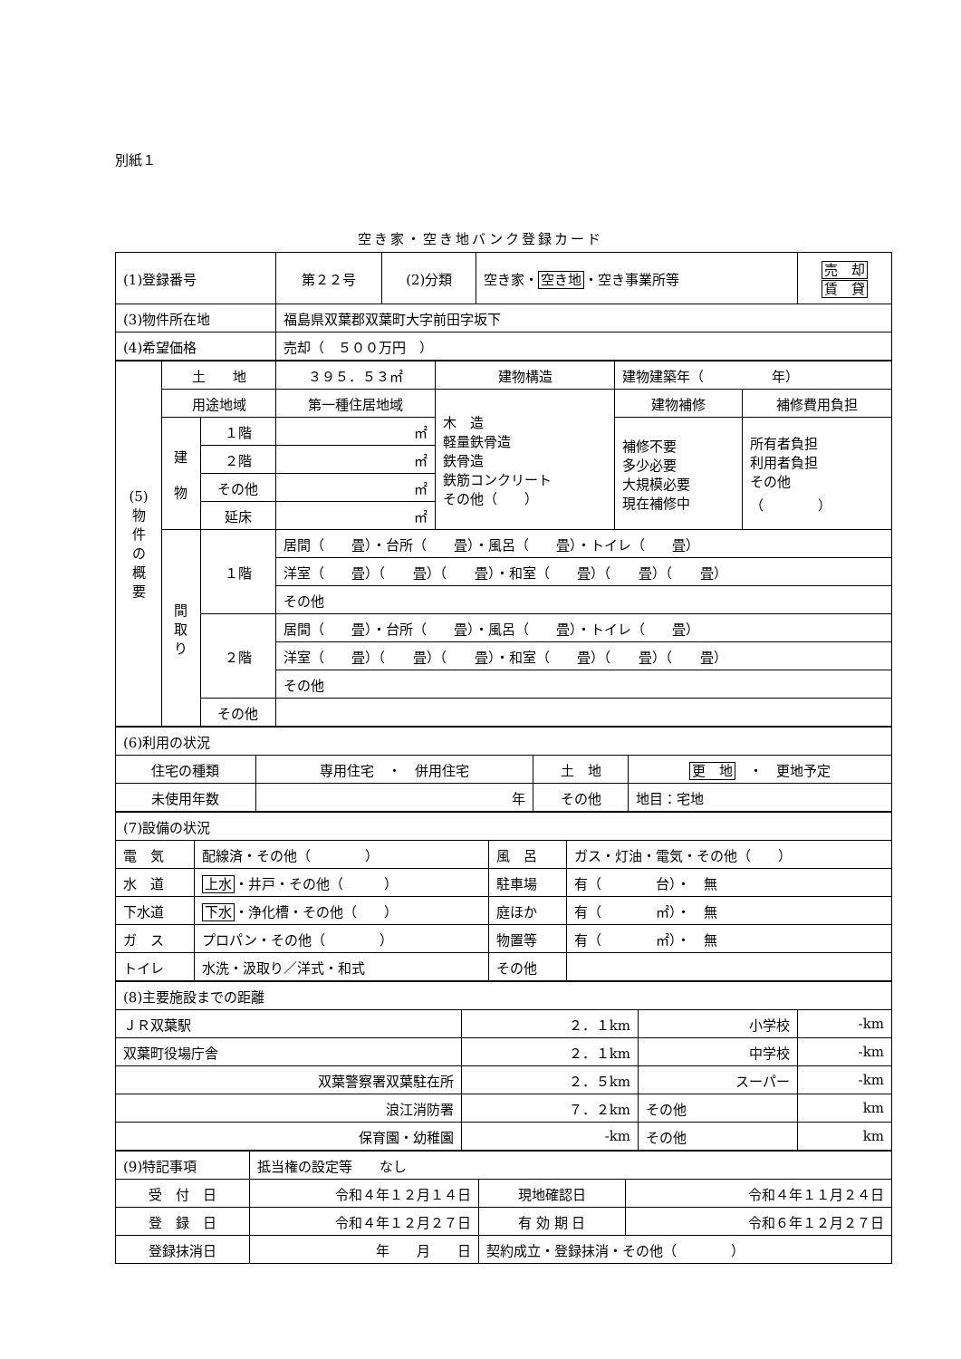別紙１
空き家・空き地バンク登録カード
| (1)登録番号 | 第２２号 | (2)分類 | 空き家・ 空き地 ・空き事業所等 | 売 却 賃 貸 |
| (3)物件所在地 | 福島県双葉郡双葉町大字前田字坂下 | | | |
| (4)希望価格 | 売却（ ５００万円 ） | | | |
| (5) 物 件 の 概 要 | 土 地 | | ３９５．５３㎡ | 建物構造 | 建物建築年（ 年） | |
| | 用途地域 | | 第一種住居地域 | 木 造 軽量鉄骨造 鉄骨造 鉄筋コンクリート その他（ ） | 建物補修 | 補修費用負担 |
| | 建 物 | １階 | ㎡ | | 補修不要 多少必要 大規模必要 現在補修中 | 所有者負担 利用者負担 その他 （ ） |
| | | ２階 | ㎡ | | | |
| | | その他 | ㎡ | | | |
| | | 延床 | ㎡ | | | |
| | 間 取 り | １階 | 居間（ 畳）・台所（ 畳）・風呂（ 畳）・トイレ（ 畳） | | | |
| | | | 洋室（ 畳）（ 畳）（ 畳）・和室（ 畳）（ 畳）（ 畳） | | | |
| | | | その他 | | | |
| | | ２階 | 居間（ 畳）・台所（ 畳）・風呂（ 畳）・トイレ（ 畳） | | | |
| | | | 洋室（ 畳）（ 畳）（ 畳）・和室（ 畳）（ 畳）（ 畳） | | | |
| | | | その他 | | | |
| | | その他 | | | | |
| (6)利用の状況 | | | |
| 住宅の種類 | 専用住宅 ・ 併用住宅 | 土 地 | 更 地 ・ 更地予定 |
| 未使用年数 | 年 | その他 | 地目：宅地 |
| (7)設備の状況 | | | |
| 電 気 | 配線済・その他（ ） | 風 呂 | ガス・灯油・電気・その他（ ） |
| 水 道 | 上水 ・井戸・その他（ ） | 駐車場 | 有（ 台）・ 無 |
| 下水道 | 下水 ・浄化槽・その他（ ） | 庭ほか | 有（ ㎡）・ 無 |
| ガ ス | プロパン・その他（ ） | 物置等 | 有（ ㎡）・ 無 |
| トイレ | 水洗・汲取り／洋式・和式 | その他 | |
| (8)主要施設までの距離 | | | |
| ＪＲ双葉駅 | ２．１km | 小学校 | -km |
| 双葉町役場庁舎 | ２．１km | 中学校 | -km |
| 双葉警察署双葉駐在所 | ２．５km | スーパー | -km |
| 浪江消防署 | ７．２km | その他 | km |
| 保育園・幼稚園 | -km | その他 | km |
| (9)特記事項 | 抵当権の設定等 なし | | |
| 受 付 日 | 令和４年１２月１４日 | 現地確認日 | 令和４年１１月２４日 |
| 登 録 日 | 令和４年１２月２７日 | 有 効 期 日 | 令和６年１２月２７日 |
| 登録抹消日 | 年 月 日 | 契約成立・登録抹消・その他（ ） | |